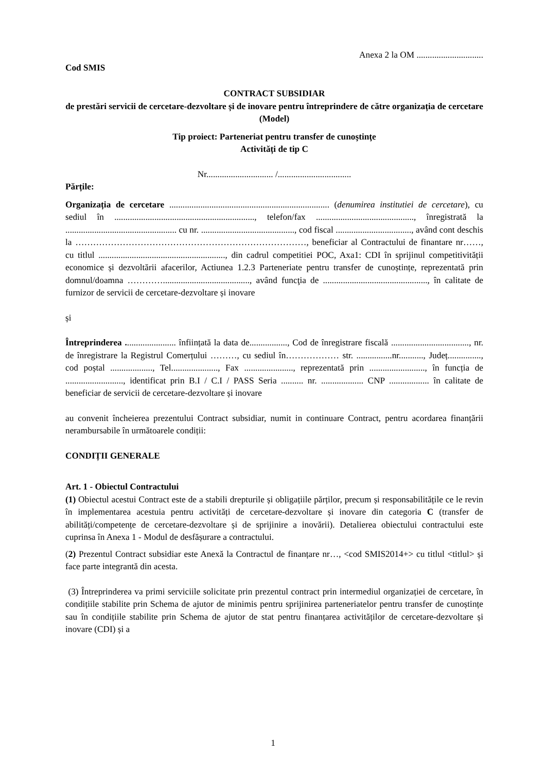Anexa 2 la OM ..............................
Cod SMIS
CONTRACT SUBSIDIAR
de prestări servicii de cercetare-dezvoltare și de inovare pentru întreprindere de către organizația de cercetare
(Model)
Tip proiect: Parteneriat pentru transfer de cunoştinţe
Activități de tip C
Nr.............................. /.................................
Părțile:
Organizația de cercetare ........................................................................ (denumirea institutiei de cercetare), cu sediul în ..............................................................., telefon/fax ............................................, înregistrată la .................................................. cu nr. .........................................., cod fiscal .................................., având cont deschis la ……………………………………………………………………, beneficiar al Contractului de finantare nr……, cu titlul ........................................................., din cadrul competitiei POC, Axa1: CDI în sprijinul competitivității economice și dezvoltării afacerilor, Actiunea 1.2.3 Parteneriate pentru transfer de cunoștințe, reprezentată prin domnul/doamna …………......................................., având funcţia de ..............................................., în calitate de furnizor de servicii de cercetare-dezvoltare și inovare
și
Întreprinderea ....................... înființată la data de................., Cod de înregistrare fiscală ..................................., nr. de înregistrare la Registrul Comerțului ………, cu sediul în……………… str. ................nr..........., Județ..............., cod poștal ..................., Tel....................., Fax ......................, reprezentată prin ........................., în funcția de .........................., identificat prin B.I / C.I / PASS Seria .......... nr. ................... CNP .................. în calitate de beneficiar de servicii de cercetare-dezvoltare și inovare
au convenit încheierea prezentului Contract subsidiar, numit in continuare Contract, pentru acordarea finanțării nerambursabile în următoarele condiții:
CONDIȚII GENERALE
Art. 1 - Obiectul Contractului
(1) Obiectul acestui Contract este de a stabili drepturile și obligațiile părților, precum și responsabilitățile ce le revin în implementarea acestuia pentru activități de cercetare-dezvoltare și inovare din categoria C (transfer de abilități/competențe de cercetare-dezvoltare și de sprijinire a inovării). Detalierea obiectului contractului este cuprinsa în Anexa 1 - Modul de desfășurare a contractului.
(2) Prezentul Contract subsidiar este Anexă la Contractul de finanțare nr…, <cod SMIS2014+> cu titlul <titlul> și face parte integrantă din acesta.
(3) Întreprinderea va primi serviciile solicitate prin prezentul contract prin intermediul organizației de cercetare, în condițiile stabilite prin Schema de ajutor de minimis pentru sprijinirea parteneriatelor pentru transfer de cunoștințe sau în condițiile stabilite prin Schema de ajutor de stat pentru finanțarea activităților de cercetare-dezvoltare și inovare (CDI) și a
1